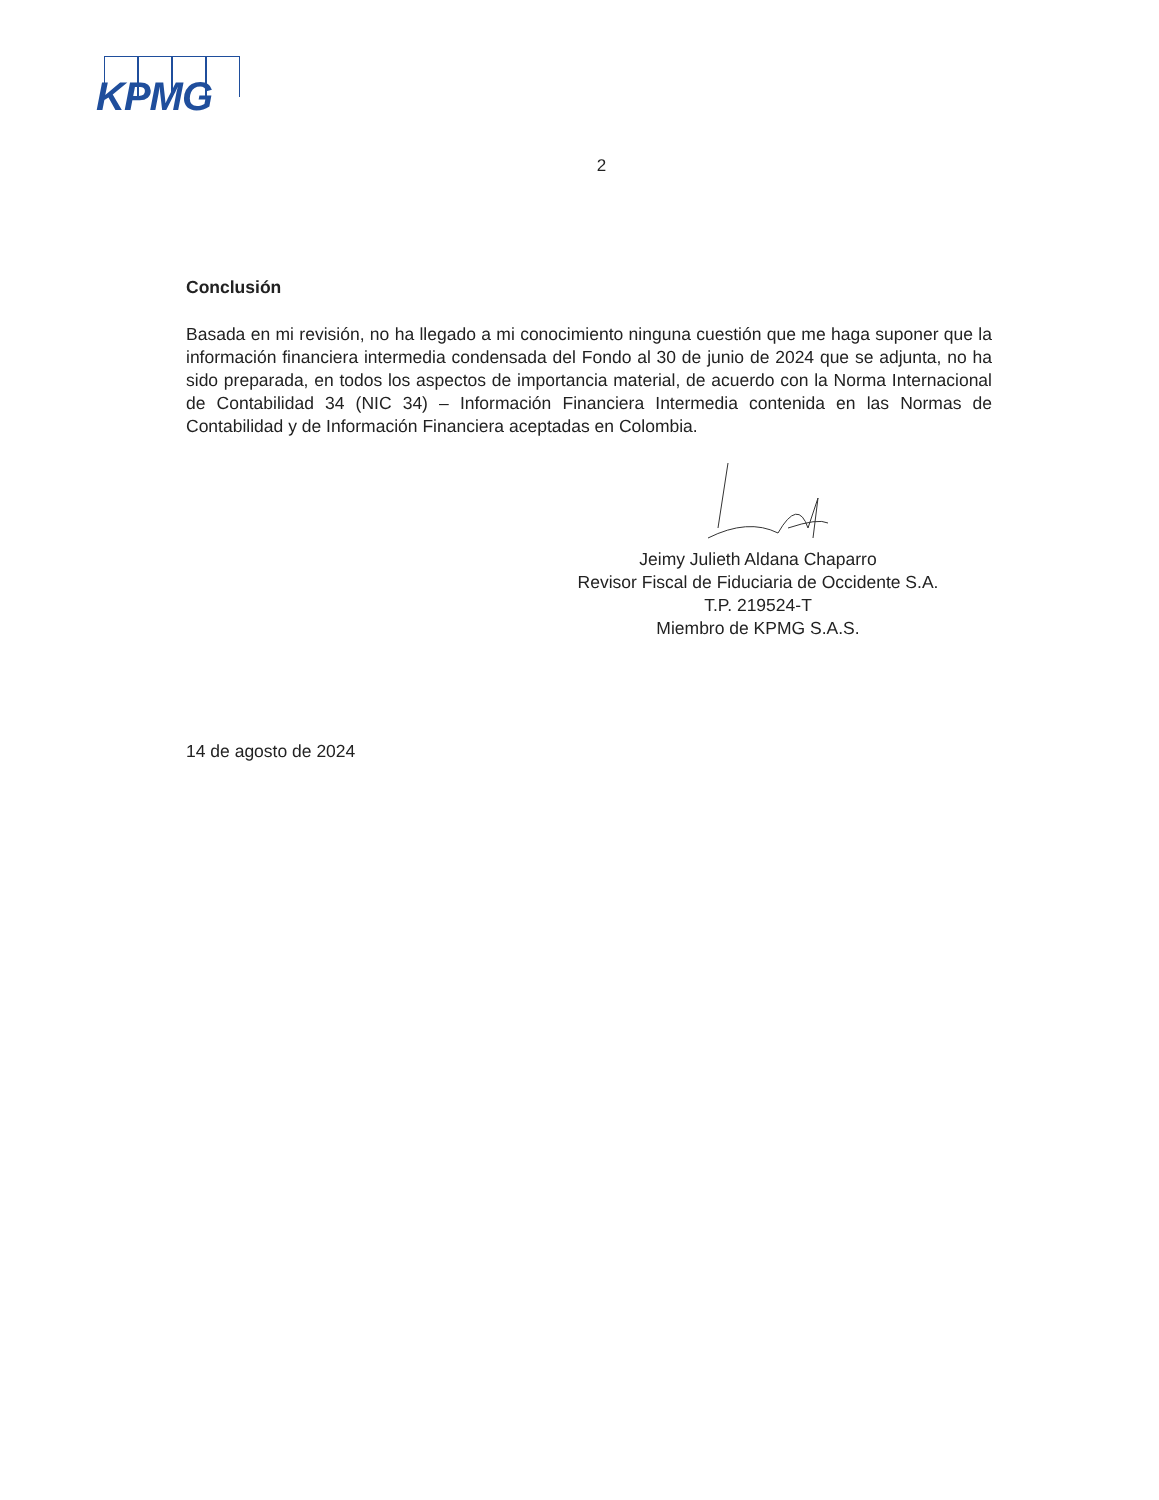KPMG
2
Conclusión
Basada en mi revisión, no ha llegado a mi conocimiento ninguna cuestión que me haga suponer que la información financiera intermedia condensada del Fondo al 30 de junio de 2024 que se adjunta, no ha sido preparada, en todos los aspectos de importancia material, de acuerdo con la Norma Internacional de Contabilidad 34 (NIC 34) – Información Financiera Intermedia contenida en las Normas de Contabilidad y de Información Financiera aceptadas en Colombia.
Jeimy Julieth Aldana Chaparro
Revisor Fiscal de Fiduciaria de Occidente S.A.
T.P. 219524-T
Miembro de KPMG S.A.S.
14 de agosto de 2024